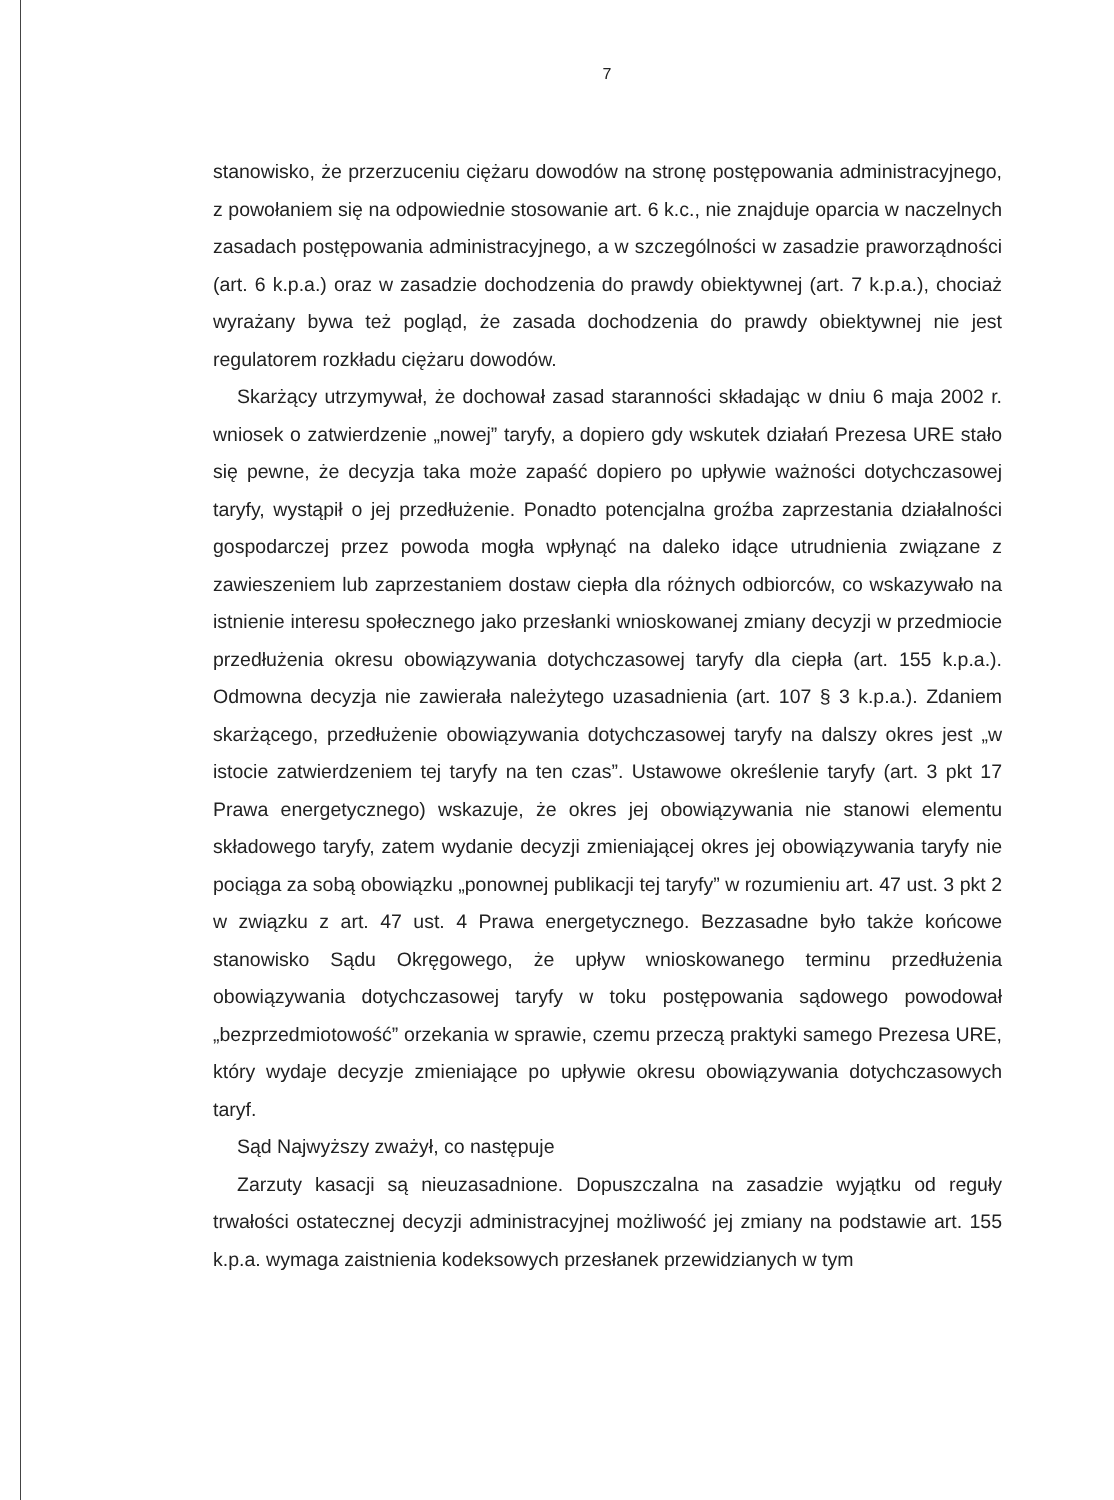7
stanowisko, że przerzuceniu ciężaru dowodów na stronę postępowania administracyjnego, z powołaniem się na odpowiednie stosowanie art. 6 k.c., nie znajduje oparcia w naczelnych zasadach postępowania administracyjnego, a w szczególności w zasadzie praworządności (art. 6 k.p.a.) oraz w zasadzie dochodzenia do prawdy obiektywnej (art. 7 k.p.a.), chociaż wyrażany bywa też pogląd, że zasada dochodzenia do prawdy obiektywnej nie jest regulatorem rozkładu ciężaru dowodów.
Skarżący utrzymywał, że dochował zasad staranności składając w dniu 6 maja 2002 r. wniosek o zatwierdzenie „nowej” taryfy, a dopiero gdy wskutek działań Prezesa URE stało się pewne, że decyzja taka może zapaść dopiero po upływie ważności dotychczasowej taryfy, wystąpił o jej przedłużenie. Ponadto potencjalna groźba zaprzestania działalności gospodarczej przez powoda mogła wpłynąć na daleko idące utrudnienia związane z zawieszeniem lub zaprzestaniem dostaw ciepła dla różnych odbiorców, co wskazywało na istnienie interesu społecznego jako przesłanki wnioskowanej zmiany decyzji w przedmiocie przedłużenia okresu obowiązywania dotychczasowej taryfy dla ciepła (art. 155 k.p.a.). Odmowna decyzja nie zawierała należytego uzasadnienia (art. 107 § 3 k.p.a.). Zdaniem skarżącego, przedłużenie obowiązywania dotychczasowej taryfy na dalszy okres jest „w istocie zatwierdzeniem tej taryfy na ten czas”. Ustawowe określenie taryfy (art. 3 pkt 17 Prawa energetycznego) wskazuje, że okres jej obowiązywania nie stanowi elementu składowego taryfy, zatem wydanie decyzji zmieniającej okres jej obowiązywania taryfy nie pociąga za sobą obowiązku „ponownej publikacji tej taryfy” w rozumieniu art. 47 ust. 3 pkt 2 w związku z art. 47 ust. 4 Prawa energetycznego. Bezzasadne było także końcowe stanowisko Sądu Okręgowego, że upływ wnioskowanego terminu przedłużenia obowiązywania dotychczasowej taryfy w toku postępowania sądowego powodował „bezprzedmiotowość” orzekania w sprawie, czemu przeczą praktyki samego Prezesa URE, który wydaje decyzje zmieniające po upływie okresu obowiązywania dotychczasowych taryf.
Sąd Najwyższy zważył, co następuje
Zarzuty kasacji są nieuzasadnione. Dopuszczalna na zasadzie wyjątku od reguły trwałości ostatecznej decyzji administracyjnej możliwość jej zmiany na podstawie art. 155 k.p.a. wymaga zaistnienia kodeksowych przesłanek przewidzianych w tym